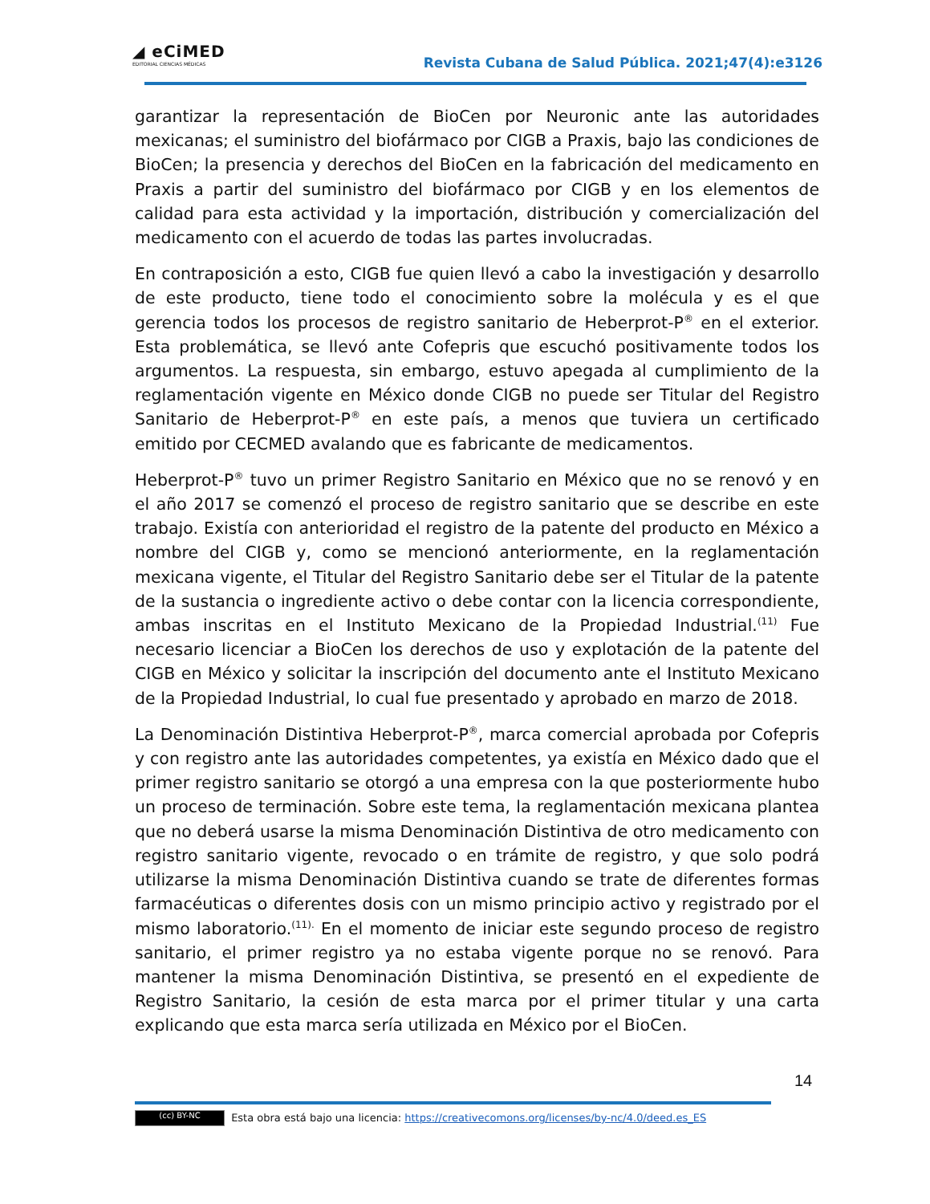◢ eCiMED
EDITORIAL CIENCIAS MÉDICAS
Revista Cubana de Salud Pública. 2021;47(4):e3126
garantizar la representación de BioCen por Neuronic ante las autoridades mexicanas; el suministro del biofármaco por CIGB a Praxis, bajo las condiciones de BioCen; la presencia y derechos del BioCen en la fabricación del medicamento en Praxis a partir del suministro del biofármaco por CIGB y en los elementos de calidad para esta actividad y la importación, distribución y comercialización del medicamento con el acuerdo de todas las partes involucradas.
En contraposición a esto, CIGB fue quien llevó a cabo la investigación y desarrollo de este producto, tiene todo el conocimiento sobre la molécula y es el que gerencia todos los procesos de registro sanitario de Heberprot-P<sup>®</sup> en el exterior. Esta problemática, se llevó ante Cofepris que escuchó positivamente todos los argumentos. La respuesta, sin embargo, estuvo apegada al cumplimiento de la reglamentación vigente en México donde CIGB no puede ser Titular del Registro Sanitario de Heberprot-P<sup>®</sup> en este país, a menos que tuviera un certificado emitido por CECMED avalando que es fabricante de medicamentos.
Heberprot-P<sup>®</sup> tuvo un primer Registro Sanitario en México que no se renovó y en el año 2017 se comenzó el proceso de registro sanitario que se describe en este trabajo. Existía con anterioridad el registro de la patente del producto en México a nombre del CIGB y, como se mencionó anteriormente, en la reglamentación mexicana vigente, el Titular del Registro Sanitario debe ser el Titular de la patente de la sustancia o ingrediente activo o debe contar con la licencia correspondiente, ambas inscritas en el Instituto Mexicano de la Propiedad Industrial.<sup>(11)</sup> Fue necesario licenciar a BioCen los derechos de uso y explotación de la patente del CIGB en México y solicitar la inscripción del documento ante el Instituto Mexicano de la Propiedad Industrial, lo cual fue presentado y aprobado en marzo de 2018.
La Denominación Distintiva Heberprot-P<sup>®</sup>, marca comercial aprobada por Cofepris y con registro ante las autoridades competentes, ya existía en México dado que el primer registro sanitario se otorgó a una empresa con la que posteriormente hubo un proceso de terminación. Sobre este tema, la reglamentación mexicana plantea que no deberá usarse la misma Denominación Distintiva de otro medicamento con registro sanitario vigente, revocado o en trámite de registro, y que solo podrá utilizarse la misma Denominación Distintiva cuando se trate de diferentes formas farmacéuticas o diferentes dosis con un mismo principio activo y registrado por el mismo laboratorio.<sup>(11).</sup> En el momento de iniciar este segundo proceso de registro sanitario, el primer registro ya no estaba vigente porque no se renovó. Para mantener la misma Denominación Distintiva, se presentó en el expediente de Registro Sanitario, la cesión de esta marca por el primer titular y una carta explicando que esta marca sería utilizada en México por el BioCen.
14
(cc) BY-NC Esta obra está bajo una licencia: https://creativecomons.org/licenses/by-nc/4.0/deed.es_ES